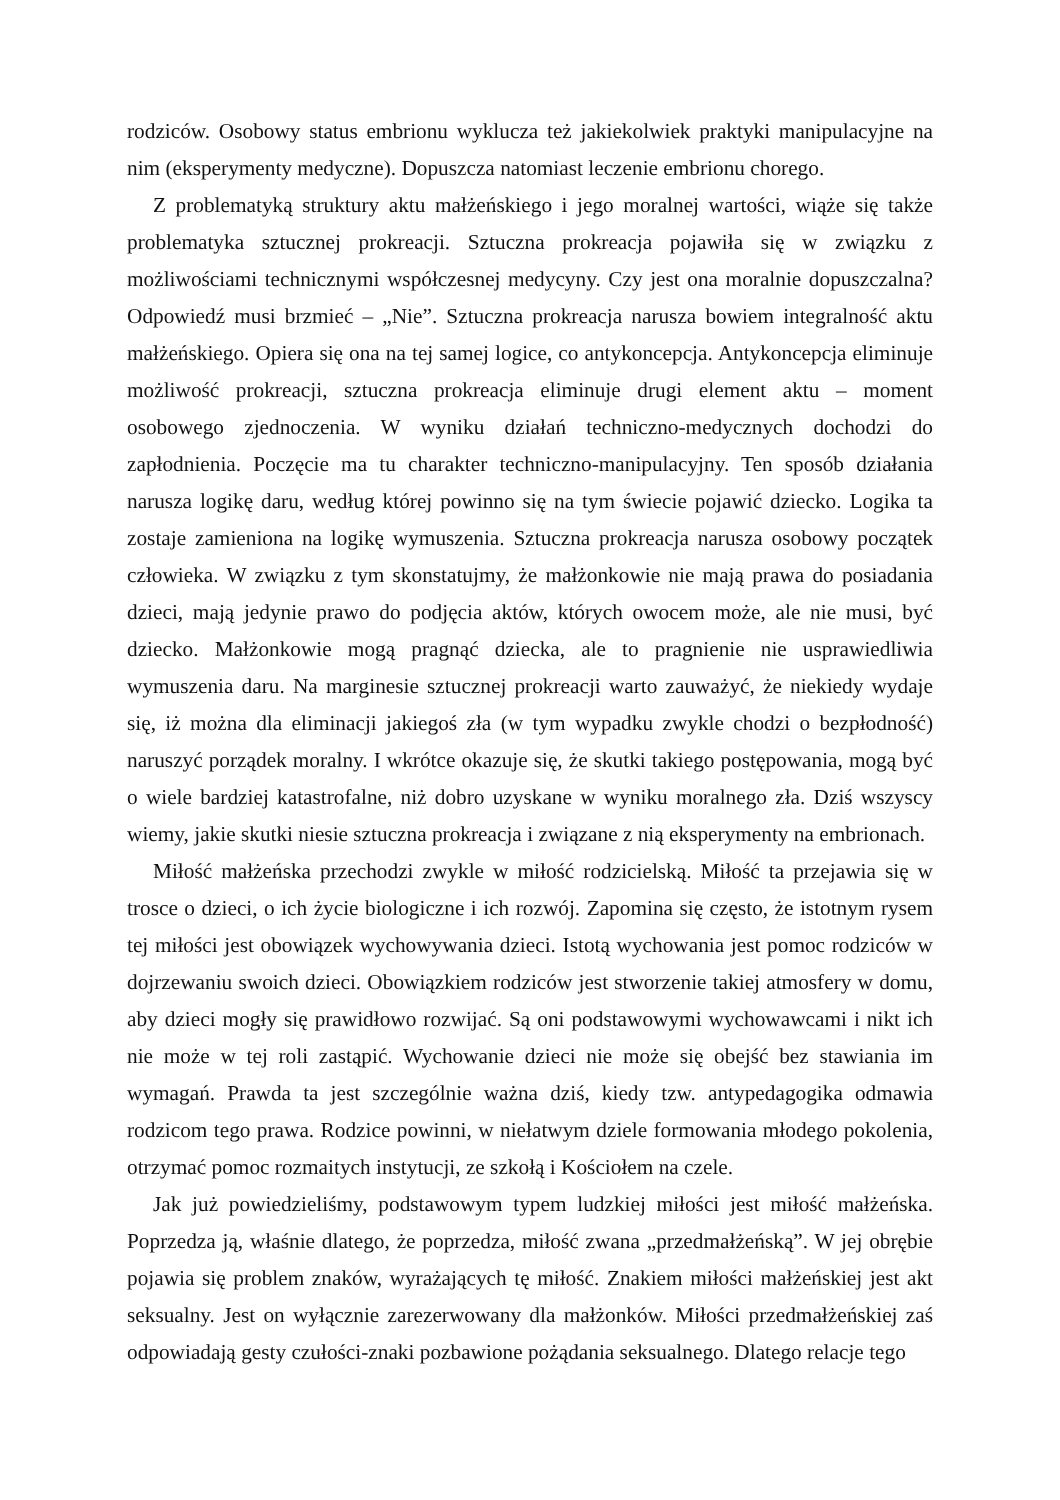rodziców. Osobowy status embrionu wyklucza też jakiekolwiek praktyki manipulacyjne na nim (eksperymenty medyczne). Dopuszcza natomiast leczenie embrionu chorego.
Z problematyką struktury aktu małżeńskiego i jego moralnej wartości, wiąże się także problematyka sztucznej prokreacji. Sztuczna prokreacja pojawiła się w związku z możliwościami technicznymi współczesnej medycyny. Czy jest ona moralnie dopuszczalna? Odpowiedź musi brzmieć – „Nie”. Sztuczna prokreacja narusza bowiem integralność aktu małżeńskiego. Opiera się ona na tej samej logice, co antykoncepcja. Antykoncepcja eliminuje możliwość prokreacji, sztuczna prokreacja eliminuje drugi element aktu – moment osobowego zjednoczenia. W wyniku działań techniczno-medycznych dochodzi do zapłodnienia. Poczęcie ma tu charakter techniczno-manipulacyjny. Ten sposób działania narusza logikę daru, według której powinno się na tym świecie pojawić dziecko. Logika ta zostaje zamieniona na logikę wymuszenia. Sztuczna prokreacja narusza osobowy początek człowieka. W związku z tym skonstatujmy, że małżonkowie nie mają prawa do posiadania dzieci, mają jedynie prawo do podjęcia aktów, których owocem może, ale nie musi, być dziecko. Małżonkowie mogą pragnąć dziecka, ale to pragnienie nie usprawiedliwia wymuszenia daru. Na marginesie sztucznej prokreacji warto zauważyć, że niekiedy wydaje się, iż można dla eliminacji jakiegoś zła (w tym wypadku zwykle chodzi o bezpłodność) naruszyć porządek moralny. I wkrótce okazuje się, że skutki takiego postępowania, mogą być o wiele bardziej katastrofalne, niż dobro uzyskane w wyniku moralnego zła. Dziś wszyscy wiemy, jakie skutki niesie sztuczna prokreacja i związane z nią eksperymenty na embrionach.
Miłość małżeńska przechodzi zwykle w miłość rodzicielską. Miłość ta przejawia się w trosce o dzieci, o ich życie biologiczne i ich rozwój. Zapomina się często, że istotnym rysem tej miłości jest obowiązek wychowywania dzieci. Istotą wychowania jest pomoc rodziców w dojrzewaniu swoich dzieci. Obowiązkiem rodziców jest stworzenie takiej atmosfery w domu, aby dzieci mogły się prawidłowo rozwijać. Są oni podstawowymi wychowawcami i nikt ich nie może w tej roli zastąpić. Wychowanie dzieci nie może się obejść bez stawiania im wymagań. Prawda ta jest szczególnie ważna dziś, kiedy tzw. antypedagogika odmawia rodzicom tego prawa. Rodzice powinni, w niełatwym dziele formowania młodego pokolenia, otrzymać pomoc rozmaitych instytucji, ze szkołą i Kościołem na czele.
Jak już powiedzieliśmy, podstawowym typem ludzkiej miłości jest miłość małżeńska. Poprzedza ją, właśnie dlatego, że poprzedza, miłość zwana „przedmałżeńską”. W jej obrębie pojawia się problem znaków, wyrażających tę miłość. Znakiem miłości małżeńskiej jest akt seksualny. Jest on wyłącznie zarezerwowany dla małżonków. Miłości przedmałżeńskiej zaś odpowiadają gesty czułości-znaki pozbawione pożądania seksualnego. Dlatego relacje tego